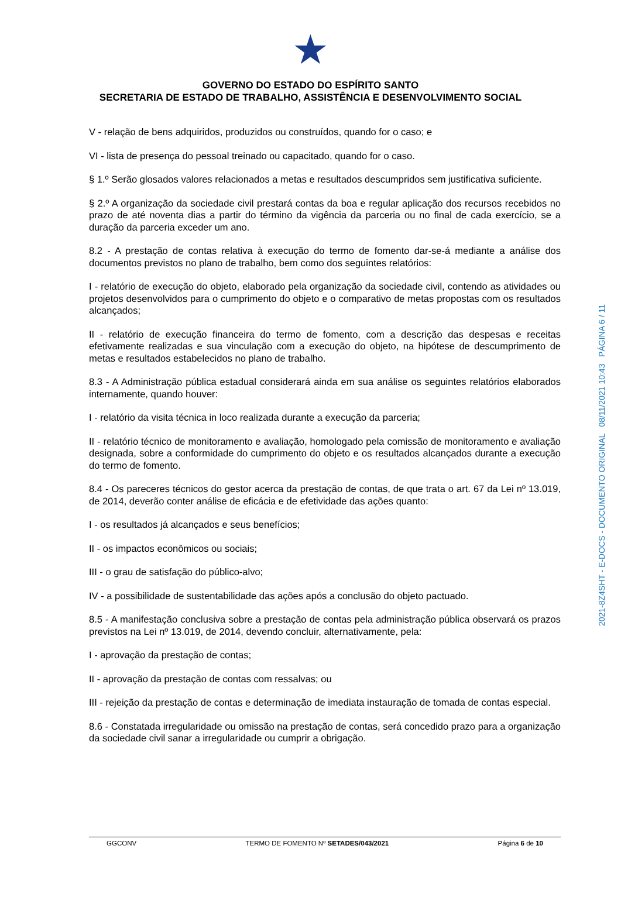★
GOVERNO DO ESTADO DO ESPÍRITO SANTO
SECRETARIA DE ESTADO DE TRABALHO, ASSISTÊNCIA E DESENVOLVIMENTO SOCIAL
V - relação de bens adquiridos, produzidos ou construídos, quando for o caso; e
VI - lista de presença do pessoal treinado ou capacitado, quando for o caso.
§ 1.º Serão glosados valores relacionados a metas e resultados descumpridos sem justificativa suficiente.
§ 2.º A organização da sociedade civil prestará contas da boa e regular aplicação dos recursos recebidos no prazo de até noventa dias a partir do término da vigência da parceria ou no final de cada exercício, se a duração da parceria exceder um ano.
8.2 - A prestação de contas relativa à execução do termo de fomento dar-se-á mediante a análise dos documentos previstos no plano de trabalho, bem como dos seguintes relatórios:
I - relatório de execução do objeto, elaborado pela organização da sociedade civil, contendo as atividades ou projetos desenvolvidos para o cumprimento do objeto e o comparativo de metas propostas com os resultados alcançados;
II - relatório de execução financeira do termo de fomento, com a descrição das despesas e receitas efetivamente realizadas e sua vinculação com a execução do objeto, na hipótese de descumprimento de metas e resultados estabelecidos no plano de trabalho.
8.3 - A Administração pública estadual considerará ainda em sua análise os seguintes relatórios elaborados internamente, quando houver:
I - relatório da visita técnica in loco realizada durante a execução da parceria;
II - relatório técnico de monitoramento e avaliação, homologado pela comissão de monitoramento e avaliação designada, sobre a conformidade do cumprimento do objeto e os resultados alcançados durante a execução do termo de fomento.
8.4 - Os pareceres técnicos do gestor acerca da prestação de contas, de que trata o art. 67 da Lei nº 13.019, de 2014, deverão conter análise de eficácia e de efetividade das ações quanto:
I - os resultados já alcançados e seus benefícios;
II - os impactos econômicos ou sociais;
III - o grau de satisfação do público-alvo;
IV - a possibilidade de sustentabilidade das ações após a conclusão do objeto pactuado.
8.5 - A manifestação conclusiva sobre a prestação de contas pela administração pública observará os prazos previstos na Lei nº 13.019, de 2014, devendo concluir, alternativamente, pela:
I - aprovação da prestação de contas;
II - aprovação da prestação de contas com ressalvas; ou
III - rejeição da prestação de contas e determinação de imediata instauração de tomada de contas especial.
8.6 - Constatada irregularidade ou omissão na prestação de contas, será concedido prazo para a organização da sociedade civil sanar a irregularidade ou cumprir a obrigação.
2021-8Z4SHT - E-DOCS - DOCUMENTO ORIGINAL 08/11/2021 10:43 PÁGINA 6 / 11
GGCONV TERMO DE FOMENTO Nº SETADES/043/2021 Página 6 de 10